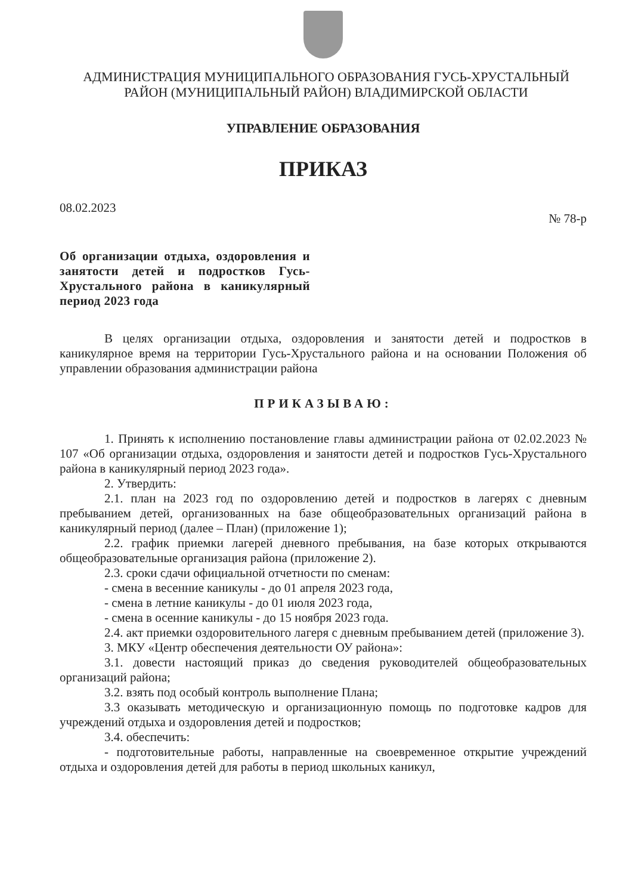АДМИНИСТРАЦИЯ МУНИЦИПАЛЬНОГО ОБРАЗОВАНИЯ ГУСЬ-ХРУСТАЛЬНЫЙ
РАЙОН (МУНИЦИПАЛЬНЫЙ РАЙОН) ВЛАДИМИРСКОЙ ОБЛАСТИ
УПРАВЛЕНИЕ ОБРАЗОВАНИЯ
ПРИКАЗ
08.02.2023 № 78-р
Об организации отдыха, оздоровления и занятости детей и подростков Гусь-Хрустального района в каникулярный период 2023 года
В целях организации отдыха, оздоровления и занятости детей и подростков в каникулярное время на территории Гусь-Хрустального района и на основании Положения об управлении образования администрации района
ПРИКАЗЫВАЮ:
1. Принять к исполнению постановление главы администрации района от 02.02.2023 № 107 «Об организации отдыха, оздоровления и занятости детей и подростков Гусь-Хрустального района в каникулярный период 2023 года».
2. Утвердить:
2.1. план на 2023 год по оздоровлению детей и подростков в лагерях с дневным пребыванием детей, организованных на базе общеобразовательных организаций района в каникулярный период (далее – План) (приложение 1);
2.2. график приемки лагерей дневного пребывания, на базе которых открываются общеобразовательные организация района (приложение 2).
2.3. сроки сдачи официальной отчетности по сменам:
- смена в весенние каникулы - до 01 апреля 2023 года,
- смена в летние каникулы - до 01 июля 2023 года,
- смена в осенние каникулы - до 15 ноября 2023 года.
2.4. акт приемки оздоровительного лагеря с дневным пребыванием детей (приложение 3).
3. МКУ «Центр обеспечения деятельности ОУ района»:
3.1. довести настоящий приказ до сведения руководителей общеобразовательных организаций района;
3.2. взять под особый контроль выполнение Плана;
3.3 оказывать методическую и организационную помощь по подготовке кадров для учреждений отдыха и оздоровления детей и подростков;
3.4. обеспечить:
- подготовительные работы, направленные на своевременное открытие учреждений отдыха и оздоровления детей для работы в период школьных каникул,